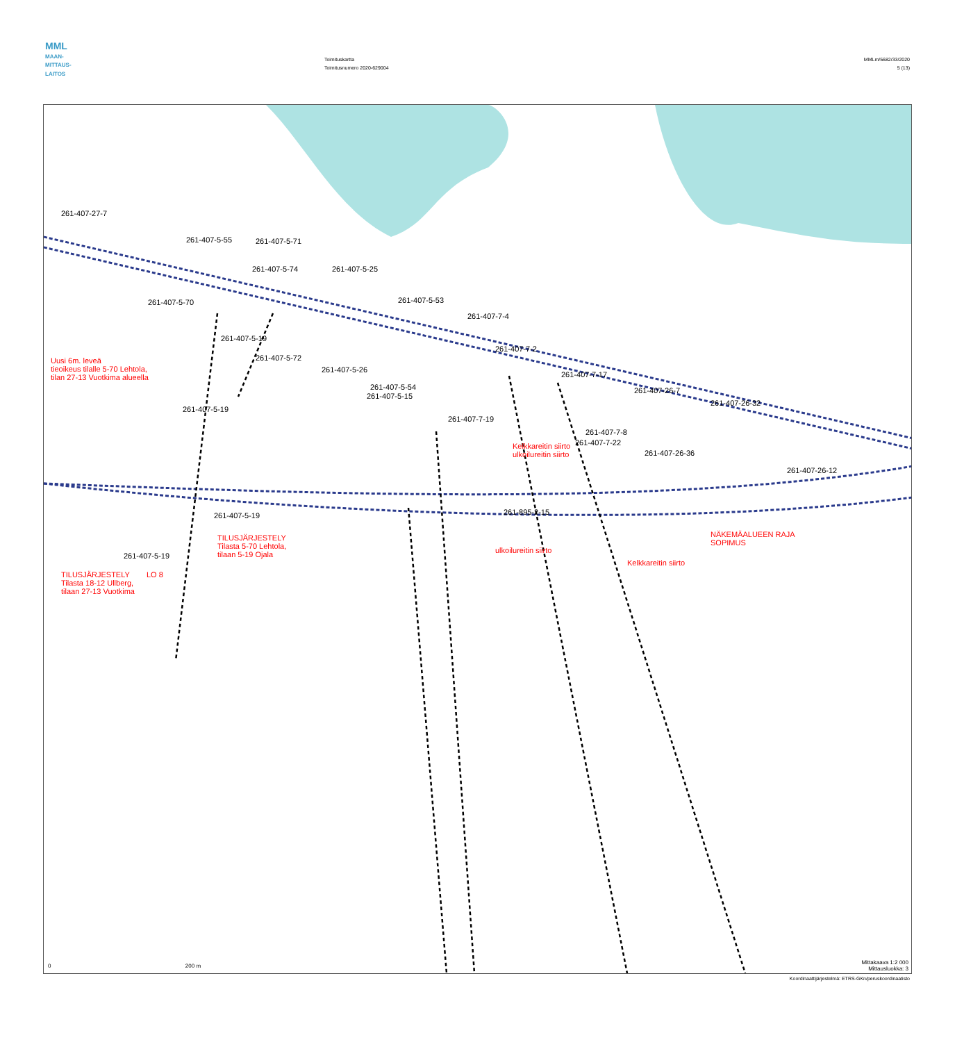MML
MAAN-
MITTAUS-
LAITOS
Toimituskartta
Toimitusnumero 2020-629004
MMLm/5682/33/2020
5 (13)
261-407-27-7
261-407-5-55 261-407-5-71
261-407-5-74 261-407-5-25
261-407-5-53
261-407-7-4
261-407-5-70
261-407-5-19
261-407-5-72
261-407-5-26
261-407-5-54
261-407-5-15
261-407-5-19
261-407-7-19
261-407-7-2
261-407-7-17
261-407-26-7
261-407-26-32
261-407-7-8
261-407-7-22
261-407-26-36
261-407-26-12
261-895-2-15
261-407-5-19
261-407-5-19
Uusi 6m. leveä
tieoikeus tilalle 5-70 Lehtola,
tilan 27-13 Vuotkima alueella
Kelkkareitin siirto
ulkoilureitin siirto
TILUSJÄRJESTELY
Tilasta 5-70 Lehtola,
tilaan 5-19 Ojala
TILUSJÄRJESTELY
Tilasta 18-12 Ullberg,
tilaan 27-13 Vuotkima
LO 8
ulkoilureitin siirto
Kelkkareitin siirto
NÄKEMÄALUEEN RAJA
SOPIMUS
0 200 m
Mittakaava 1:2 000
Mittausluokka: 3
Koordinaattijärjestelmä: ETRS-GKn/peruskoordinaatisto